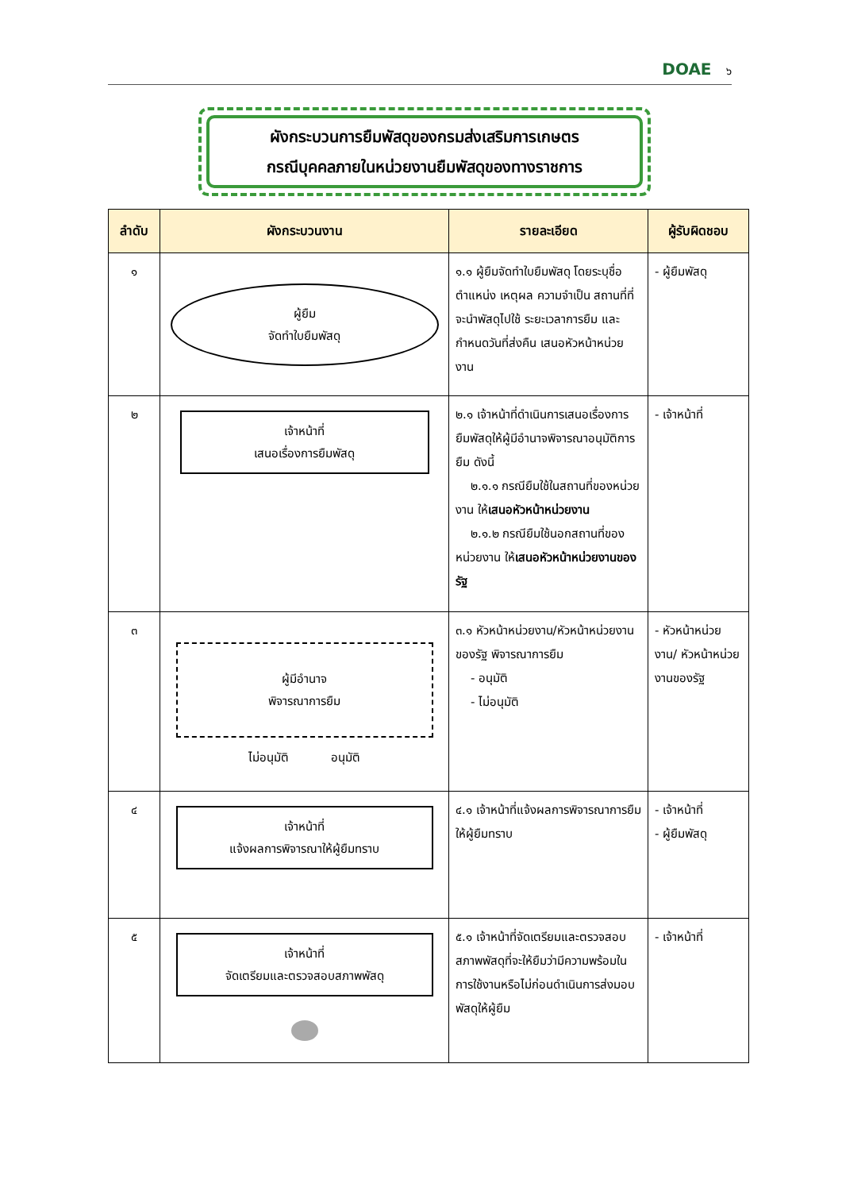DOAE ๖
ผังกระบวนการยืมพัสดุของกรมส่งเสริมการเกษตร
กรณีบุคคลภายในหน่วยงานยืมพัสดุของทางราชการ
| ลำดับ | ผังกระบวนงาน | รายละเอียด | ผู้รับผิดชอบ |
| --- | --- | --- | --- |
| ๑ | ผู้ยืม จัดทำใบยืมพัสดุ | ๑.๑ ผู้ยืมจัดทำใบยืมพัสดุ โดยระบุชื่อ ตำแหน่ง เหตุผล ความจำเป็น สถานที่ที่จะนำพัสดุไปใช้ ระยะเวลาการยืม และกำหนดวันที่ส่งคืน เสนอหัวหน้าหน่วยงาน | - ผู้ยืมพัสดุ |
| ๒ | เจ้าหน้าที่ เสนอเรื่องการยืมพัสดุ | ๒.๑ เจ้าหน้าที่ดำเนินการเสนอเรื่องการยืมพัสดุให้ผู้มีอำนาจพิจารณาอนุมัติการยืม ดังนี้ ๒.๑.๑ กรณียืมใช้ในสถานที่ของหน่วยงาน ให้ เสนอหัวหน้าหน่วยงาน ๒.๑.๒ กรณียืมใช้นอกสถานที่ของหน่วยงาน ให้ เสนอหัวหน้าหน่วยงานของรัฐ | - เจ้าหน้าที่ |
| ๓ | ผู้มีอำนาจ พิจารณาการยืม ไม่อนุมัติ อนุมัติ | ๓.๑ หัวหน้าหน่วยงาน/หัวหน้าหน่วยงานของรัฐ พิจารณาการยืม - อนุมัติ - ไม่อนุมัติ | - หัวหน้าหน่วยงาน/ หัวหน้าหน่วยงานของรัฐ |
| ๔ | เจ้าหน้าที่ แจ้งผลการพิจารณาให้ผู้ยืมทราบ | ๔.๑ เจ้าหน้าที่แจ้งผลการพิจารณาการยืมให้ผู้ยืมทราบ | - เจ้าหน้าที่ - ผู้ยืมพัสดุ |
| ๕ | เจ้าหน้าที่ จัดเตรียมและตรวจสอบสภาพพัสดุ | ๕.๑ เจ้าหน้าที่จัดเตรียมและตรวจสอบสภาพพัสดุที่จะให้ยืมว่ามีความพร้อมในการใช้งานหรือไม่ก่อนดำเนินการส่งมอบพัสดุให้ผู้ยืม | - เจ้าหน้าที่ |